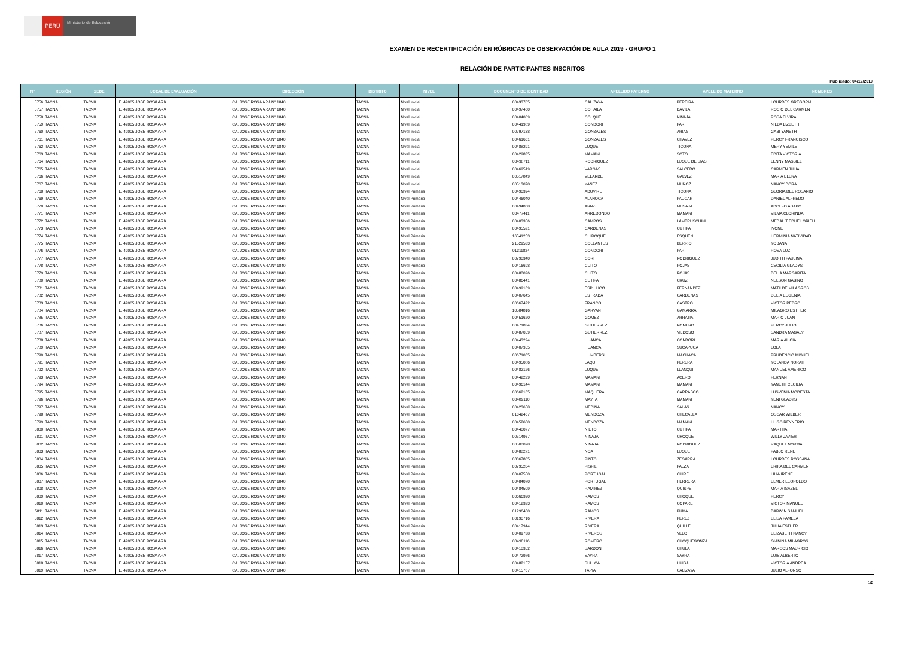PERÚ
Ministerio de Educación
EXAMEN DE RECERTIFICACIÓN EN RÚBRICAS DE OBSERVACIÓN DE AULA 2019 - GRUPO 1
RELACIÓN DE PARTICIPANTES INSCRITOS
Publicado: 04/12/2019
| N° | REGIÓN | SEDE | LOCAL DE EVALUACIÓN | DIRECCIÓN | DISTRITO | NIVEL | DOCUMENTO DE IDENTIDAD | APELLIDO PATERNO | APELLIDO MATERNO | NOMBRES |
| --- | --- | --- | --- | --- | --- | --- | --- | --- | --- | --- |
| 5756 | TACNA | TACNA | I.E. 42005 JOSE ROSA ARA | CA. JOSE ROSA ARA N° 1840 | TACNA | Nivel Inicial | 00433705 | CALIZAYA | PEREIRA | LOURDES GREGORIA |
| 5757 | TACNA | TACNA | I.E. 42005 JOSE ROSA ARA | CA. JOSE ROSA ARA N° 1840 | TACNA | Nivel Inicial | 00497460 | COHAILA | DAVILA | ROCIO DEL CARMEN |
| 5758 | TACNA | TACNA | I.E. 42005 JOSE ROSA ARA | CA. JOSE ROSA ARA N° 1840 | TACNA | Nivel Inicial | 00404009 | COLQUE | NINAJA | ROSA ELVIRA |
| 5759 | TACNA | TACNA | I.E. 42005 JOSE ROSA ARA | CA. JOSE ROSA ARA N° 1840 | TACNA | Nivel Inicial | 00441989 | CONDORI | PARI | NILDA LIZBETH |
| 5760 | TACNA | TACNA | I.E. 42005 JOSE ROSA ARA | CA. JOSE ROSA ARA N° 1840 | TACNA | Nivel Inicial | 00797138 | GONZALES | ARIAS | GABI YANETH |
| 5761 | TACNA | TACNA | I.E. 42005 JOSE ROSA ARA | CA. JOSE ROSA ARA N° 1840 | TACNA | Nivel Inicial | 00461661 | GONZALES | CHAVEZ | PERCY FRANCISCO |
| 5762 | TACNA | TACNA | I.E. 42005 JOSE ROSA ARA | CA. JOSE ROSA ARA N° 1840 | TACNA | Nivel Inicial | 00488291 | LUQUE | TICONA | MERY YEMILE |
| 5763 | TACNA | TACNA | I.E. 42005 JOSE ROSA ARA | CA. JOSE ROSA ARA N° 1840 | TACNA | Nivel Inicial | 00429835 | MAMANI | SOTO | EDITA VICTORIA |
| 5764 | TACNA | TACNA | I.E. 42005 JOSE ROSA ARA | CA. JOSE ROSA ARA N° 1840 | TACNA | Nivel Inicial | 00498711 | RODRIGUEZ | LUQUE DE SIAS | LENNY MASSIEL |
| 5765 | TACNA | TACNA | I.E. 42005 JOSE ROSA ARA | CA. JOSE ROSA ARA N° 1840 | TACNA | Nivel Inicial | 00469519 | VARGAS | SALCEDO | CARMEN JULIA |
| 5766 | TACNA | TACNA | I.E. 42005 JOSE ROSA ARA | CA. JOSE ROSA ARA N° 1840 | TACNA | Nivel Inicial | 00517849 | VELARDE | GALVEZ | MARIA ELENA |
| 5767 | TACNA | TACNA | I.E. 42005 JOSE ROSA ARA | CA. JOSE ROSA ARA N° 1840 | TACNA | Nivel Inicial | 00513070 | YAÑEZ | MUÑOZ | NANCY DORA |
| 5768 | TACNA | TACNA | I.E. 42005 JOSE ROSA ARA | CA. JOSE ROSA ARA N° 1840 | TACNA | Nivel Primaria | 00490394 | ADUVIRE | TICONA | GLORIA DEL ROSARIO |
| 5769 | TACNA | TACNA | I.E. 42005 JOSE ROSA ARA | CA. JOSE ROSA ARA N° 1840 | TACNA | Nivel Primaria | 00446040 | ALANOCA | PAUCAR | DANIEL ALFREDO |
| 5770 | TACNA | TACNA | I.E. 42005 JOSE ROSA ARA | CA. JOSE ROSA ARA N° 1840 | TACNA | Nivel Primaria | 00494868 | ARIAS | MUSAJA | ADOLFO ADAPO |
| 5771 | TACNA | TACNA | I.E. 42005 JOSE ROSA ARA | CA. JOSE ROSA ARA N° 1840 | TACNA | Nivel Primaria | 00477411 | ARREDONDO | MAMANI | VILMA CLORINDA |
| 5772 | TACNA | TACNA | I.E. 42005 JOSE ROSA ARA | CA. JOSE ROSA ARA N° 1840 | TACNA | Nivel Primaria | 00403356 | CAMPOS | LAMBRUSCHINI | MEDALIT EDHEL ORIELI |
| 5773 | TACNA | TACNA | I.E. 42005 JOSE ROSA ARA | CA. JOSE ROSA ARA N° 1840 | TACNA | Nivel Primaria | 00495521 | CARDENAS | CUTIPA | IVONE |
| 5774 | TACNA | TACNA | I.E. 42005 JOSE ROSA ARA | CA. JOSE ROSA ARA N° 1840 | TACNA | Nivel Primaria | 16541253 | CHIROQUE | ESQUEN | HERMINIA NATIVIDAD |
| 5775 | TACNA | TACNA | I.E. 42005 JOSE ROSA ARA | CA. JOSE ROSA ARA N° 1840 | TACNA | Nivel Primaria | 21529533 | COLLANTES | BERRIO | YOBANA |
| 5776 | TACNA | TACNA | I.E. 42005 JOSE ROSA ARA | CA. JOSE ROSA ARA N° 1840 | TACNA | Nivel Primaria | 01311824 | CONDORI | PARI | ROSA LUZ |
| 5777 | TACNA | TACNA | I.E. 42005 JOSE ROSA ARA | CA. JOSE ROSA ARA N° 1840 | TACNA | Nivel Primaria | 00790340 | CORI | RODRIGUEZ | JUDITH PAULINA |
| 5778 | TACNA | TACNA | I.E. 42005 JOSE ROSA ARA | CA. JOSE ROSA ARA N° 1840 | TACNA | Nivel Primaria | 00416698 | CUITO | ROJAS | CECILIA GLADYS |
| 5779 | TACNA | TACNA | I.E. 42005 JOSE ROSA ARA | CA. JOSE ROSA ARA N° 1840 | TACNA | Nivel Primaria | 00488096 | CUITO | ROJAS | DELIA MARGARITA |
| 5780 | TACNA | TACNA | I.E. 42005 JOSE ROSA ARA | CA. JOSE ROSA ARA N° 1840 | TACNA | Nivel Primaria | 00486441 | CUTIPA | CRUZ | NELSON GABINO |
| 5781 | TACNA | TACNA | I.E. 42005 JOSE ROSA ARA | CA. JOSE ROSA ARA N° 1840 | TACNA | Nivel Primaria | 00499169 | ESPILLICO | FERNANDEZ | MATILDE MILAGROS |
| 5782 | TACNA | TACNA | I.E. 42005 JOSE ROSA ARA | CA. JOSE ROSA ARA N° 1840 | TACNA | Nivel Primaria | 00407645 | ESTRADA | CARDENAS | DELIA EUGENIA |
| 5783 | TACNA | TACNA | I.E. 42005 JOSE ROSA ARA | CA. JOSE ROSA ARA N° 1840 | TACNA | Nivel Primaria | 00667422 | FRANCO | CASTRO | VICTOR PEDRO |
| 5784 | TACNA | TACNA | I.E. 42005 JOSE ROSA ARA | CA. JOSE ROSA ARA N° 1840 | TACNA | Nivel Primaria | 10584816 | GARVAN | GAMARRA | MILAGRO ESTHER |
| 5785 | TACNA | TACNA | I.E. 42005 JOSE ROSA ARA | CA. JOSE ROSA ARA N° 1840 | TACNA | Nivel Primaria | 00451620 | GOMEZ | ARRATIA | MARIO JUAN |
| 5786 | TACNA | TACNA | I.E. 42005 JOSE ROSA ARA | CA. JOSE ROSA ARA N° 1840 | TACNA | Nivel Primaria | 00471834 | GUTIERREZ | ROMERO | PERCY JULIO |
| 5787 | TACNA | TACNA | I.E. 42005 JOSE ROSA ARA | CA. JOSE ROSA ARA N° 1840 | TACNA | Nivel Primaria | 00487059 | GUTIERREZ | VILDOSO | SANDRA MAGALY |
| 5788 | TACNA | TACNA | I.E. 42005 JOSE ROSA ARA | CA. JOSE ROSA ARA N° 1840 | TACNA | Nivel Primaria | 00443294 | HUANCA | CONDORI | MARIA ALICIA |
| 5789 | TACNA | TACNA | I.E. 42005 JOSE ROSA ARA | CA. JOSE ROSA ARA N° 1840 | TACNA | Nivel Primaria | 00407955 | HUANCA | SUCAPUCA | LOLA |
| 5790 | TACNA | TACNA | I.E. 42005 JOSE ROSA ARA | CA. JOSE ROSA ARA N° 1840 | TACNA | Nivel Primaria | 00671065 | HUMBERSI | MACHACA | PRUDENCIO MIGUEL |
| 5791 | TACNA | TACNA | I.E. 42005 JOSE ROSA ARA | CA. JOSE ROSA ARA N° 1840 | TACNA | Nivel Primaria | 00495086 | LAQUI | PERERA | YOLANDA NORAH |
| 5792 | TACNA | TACNA | I.E. 42005 JOSE ROSA ARA | CA. JOSE ROSA ARA N° 1840 | TACNA | Nivel Primaria | 00482126 | LUQUE | LLANQUI | MANUEL AMERICO |
| 5793 | TACNA | TACNA | I.E. 42005 JOSE ROSA ARA | CA. JOSE ROSA ARA N° 1840 | TACNA | Nivel Primaria | 00442229 | MAMANI | ACERO | FERNAN |
| 5794 | TACNA | TACNA | I.E. 42005 JOSE ROSA ARA | CA. JOSE ROSA ARA N° 1840 | TACNA | Nivel Primaria | 00496144 | MAMANI | MAMANI | YANETH CECILIA |
| 5795 | TACNA | TACNA | I.E. 42005 JOSE ROSA ARA | CA. JOSE ROSA ARA N° 1840 | TACNA | Nivel Primaria | 00662165 | MAQUERA | CARRASCO | LUSVENIA MODESTA |
| 5796 | TACNA | TACNA | I.E. 42005 JOSE ROSA ARA | CA. JOSE ROSA ARA N° 1840 | TACNA | Nivel Primaria | 00489110 | MAYTA | MAMANI | YENI GLADYS |
| 5797 | TACNA | TACNA | I.E. 42005 JOSE ROSA ARA | CA. JOSE ROSA ARA N° 1840 | TACNA | Nivel Primaria | 00423658 | MEDINA | SALAS | NANCY |
| 5798 | TACNA | TACNA | I.E. 42005 JOSE ROSA ARA | CA. JOSE ROSA ARA N° 1840 | TACNA | Nivel Primaria | 01342467 | MENDOZA | CHECALLA | OSCAR WILBER |
| 5799 | TACNA | TACNA | I.E. 42005 JOSE ROSA ARA | CA. JOSE ROSA ARA N° 1840 | TACNA | Nivel Primaria | 00452680 | MENDOZA | MAMANI | HUGO REYNERIO |
| 5800 | TACNA | TACNA | I.E. 42005 JOSE ROSA ARA | CA. JOSE ROSA ARA N° 1840 | TACNA | Nivel Primaria | 00440077 | NIETO | CUTIPA | MARTHA |
| 5801 | TACNA | TACNA | I.E. 42005 JOSE ROSA ARA | CA. JOSE ROSA ARA N° 1840 | TACNA | Nivel Primaria | 00514967 | NINAJA | CHOQUE | WILLY JAVIER |
| 5802 | TACNA | TACNA | I.E. 42005 JOSE ROSA ARA | CA. JOSE ROSA ARA N° 1840 | TACNA | Nivel Primaria | 00508078 | NINAJA | RODRIGUEZ | RAQUEL NORMA |
| 5803 | TACNA | TACNA | I.E. 42005 JOSE ROSA ARA | CA. JOSE ROSA ARA N° 1840 | TACNA | Nivel Primaria | 00488271 | NOA | LUQUE | PABLO RENE |
| 5804 | TACNA | TACNA | I.E. 42005 JOSE ROSA ARA | CA. JOSE ROSA ARA N° 1840 | TACNA | Nivel Primaria | 08067805 | PINTO | ZEGARRA | LOURDES ROSSANA |
| 5805 | TACNA | TACNA | I.E. 42005 JOSE ROSA ARA | CA. JOSE ROSA ARA N° 1840 | TACNA | Nivel Primaria | 00795204 | PISFIL | PALZA | ERIKA DEL CARMEN |
| 5806 | TACNA | TACNA | I.E. 42005 JOSE ROSA ARA | CA. JOSE ROSA ARA N° 1840 | TACNA | Nivel Primaria | 00407550 | PORTUGAL | CHIRE | LILIA IRENE |
| 5807 | TACNA | TACNA | I.E. 42005 JOSE ROSA ARA | CA. JOSE ROSA ARA N° 1840 | TACNA | Nivel Primaria | 00484070 | PORTUGAL | HERRERA | ELMER LEOPOLDO |
| 5808 | TACNA | TACNA | I.E. 42005 JOSE ROSA ARA | CA. JOSE ROSA ARA N° 1840 | TACNA | Nivel Primaria | 00484509 | RAMIREZ | QUISPE | MARIA ISABEL |
| 5809 | TACNA | TACNA | I.E. 42005 JOSE ROSA ARA | CA. JOSE ROSA ARA N° 1840 | TACNA | Nivel Primaria | 00666390 | RAMOS | CHOQUE | PERCY |
| 5810 | TACNA | TACNA | I.E. 42005 JOSE ROSA ARA | CA. JOSE ROSA ARA N° 1840 | TACNA | Nivel Primaria | 00412323 | RAMOS | COPARE | VICTOR MANUEL |
| 5811 | TACNA | TACNA | I.E. 42005 JOSE ROSA ARA | CA. JOSE ROSA ARA N° 1840 | TACNA | Nivel Primaria | 01296480 | RAMOS | PUMA | DARWIN SAMUEL |
| 5812 | TACNA | TACNA | I.E. 42005 JOSE ROSA ARA | CA. JOSE ROSA ARA N° 1840 | TACNA | Nivel Primaria | 80190716 | RIVERA | PEREZ | ELISA PAMELA |
| 5813 | TACNA | TACNA | I.E. 42005 JOSE ROSA ARA | CA. JOSE ROSA ARA N° 1840 | TACNA | Nivel Primaria | 00417944 | RIVERA | QUILLE | JULIA ESTHER |
| 5814 | TACNA | TACNA | I.E. 42005 JOSE ROSA ARA | CA. JOSE ROSA ARA N° 1840 | TACNA | Nivel Primaria | 00409738 | RIVEROS | VELO | ELIZABETH NANCY |
| 5815 | TACNA | TACNA | I.E. 42005 JOSE ROSA ARA | CA. JOSE ROSA ARA N° 1840 | TACNA | Nivel Primaria | 00498116 | ROMERO | CHOQUEGONZA | GIANINA MILAGROS |
| 5816 | TACNA | TACNA | I.E. 42005 JOSE ROSA ARA | CA. JOSE ROSA ARA N° 1840 | TACNA | Nivel Primaria | 00410352 | SARDON | CHULA | MARCOS MAURICIO |
| 5817 | TACNA | TACNA | I.E. 42005 JOSE ROSA ARA | CA. JOSE ROSA ARA N° 1840 | TACNA | Nivel Primaria | 00472986 | SAYRA | SAYRA | LUIS ALBERTO |
| 5818 | TACNA | TACNA | I.E. 42005 JOSE ROSA ARA | CA. JOSE ROSA ARA N° 1840 | TACNA | Nivel Primaria | 00482157 | SULLCA | HUISA | VICTORIA ANDREA |
| 5819 | TACNA | TACNA | I.E. 42005 JOSE ROSA ARA | CA. JOSE ROSA ARA N° 1840 | TACNA | Nivel Primaria | 00415767 | TAPIA | CALIZAYA | JULIO ALFONSO |
1/2